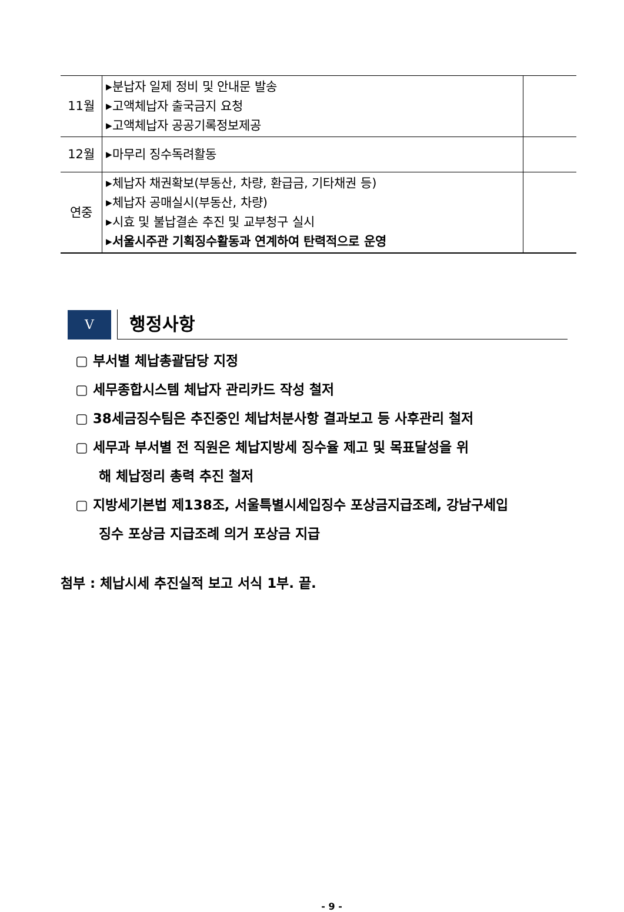| 11월 | ▸분납자 일제 정비 및 안내문 발송 ▸고액체납자 출국금지 요청 ▸고액체납자 공공기록정보제공 | |
| 12월 | ▸마무리 징수독려활동 | |
| 연중 | ▸체납자 채권확보(부동산, 차량, 환급금, 기타채권 등) ▸체납자 공매실시(부동산, 차량) ▸시효 및 불납결손 추진 및 교부청구 실시 ▸서울시주관 기획징수활동과 연계하여 탄력적으로 운영 | |
V
행정사항
▢ 부서별 체납총괄담당 지정
▢ 세무종합시스템 체납자 관리카드 작성 철저
▢ 38세금징수팀은 추진중인 체납처분사항 결과보고 등 사후관리 철저
▢ 세무과 부서별 전 직원은 체납지방세 징수율 제고 및 목표달성을 위
해 체납정리 총력 추진 철저
▢ 지방세기본법 제138조, 서울특별시세입징수 포상금지급조례, 강남구세입
징수 포상금 지급조례 의거 포상금 지급
첨부 : 체납시세 추진실적 보고 서식 1부. 끝.
- 9 -